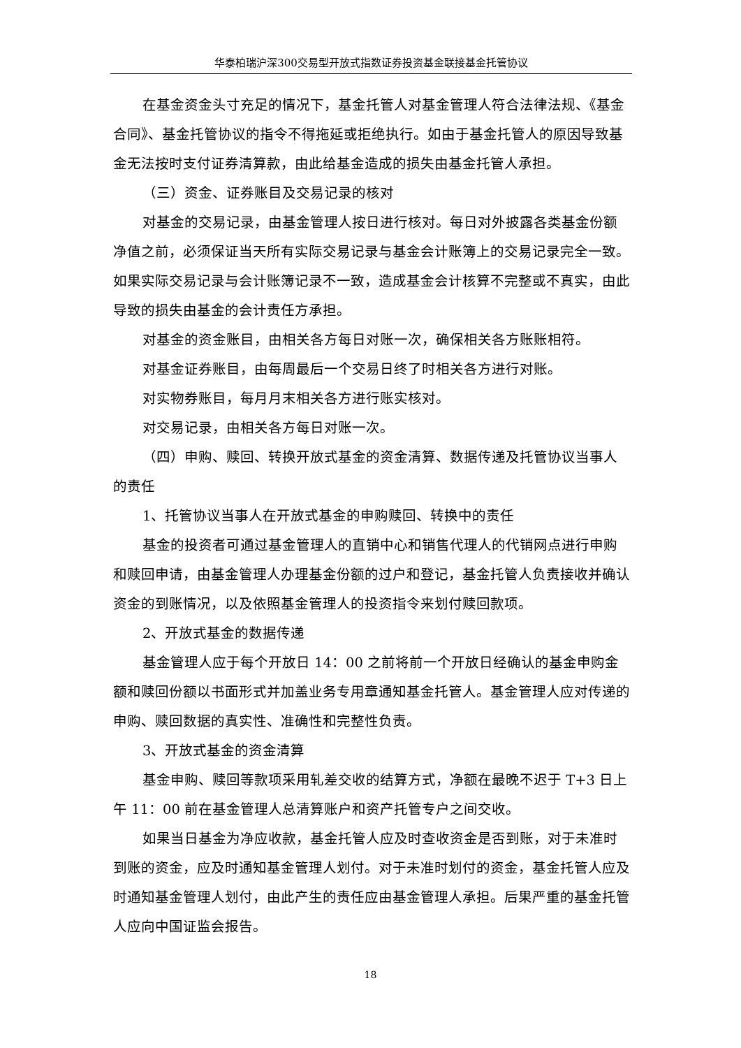华泰柏瑞沪深300交易型开放式指数证券投资基金联接基金托管协议
在基金资金头寸充足的情况下，基金托管人对基金管理人符合法律法规、《基金合同》、基金托管协议的指令不得拖延或拒绝执行。如由于基金托管人的原因导致基金无法按时支付证券清算款，由此给基金造成的损失由基金托管人承担。
（三）资金、证券账目及交易记录的核对
对基金的交易记录，由基金管理人按日进行核对。每日对外披露各类基金份额净值之前，必须保证当天所有实际交易记录与基金会计账簿上的交易记录完全一致。如果实际交易记录与会计账簿记录不一致，造成基金会计核算不完整或不真实，由此导致的损失由基金的会计责任方承担。
对基金的资金账目，由相关各方每日对账一次，确保相关各方账账相符。
对基金证券账目，由每周最后一个交易日终了时相关各方进行对账。
对实物券账目，每月月末相关各方进行账实核对。
对交易记录，由相关各方每日对账一次。
（四）申购、赎回、转换开放式基金的资金清算、数据传递及托管协议当事人的责任
1、托管协议当事人在开放式基金的申购赎回、转换中的责任
基金的投资者可通过基金管理人的直销中心和销售代理人的代销网点进行申购和赎回申请，由基金管理人办理基金份额的过户和登记，基金托管人负责接收并确认资金的到账情况，以及依照基金管理人的投资指令来划付赎回款项。
2、开放式基金的数据传递
基金管理人应于每个开放日 14：00 之前将前一个开放日经确认的基金申购金额和赎回份额以书面形式并加盖业务专用章通知基金托管人。基金管理人应对传递的申购、赎回数据的真实性、准确性和完整性负责。
3、开放式基金的资金清算
基金申购、赎回等款项采用轧差交收的结算方式，净额在最晚不迟于 T+3 日上午 11：00 前在基金管理人总清算账户和资产托管专户之间交收。
如果当日基金为净应收款，基金托管人应及时查收资金是否到账，对于未准时到账的资金，应及时通知基金管理人划付。对于未准时划付的资金，基金托管人应及时通知基金管理人划付，由此产生的责任应由基金管理人承担。后果严重的基金托管人应向中国证监会报告。
18